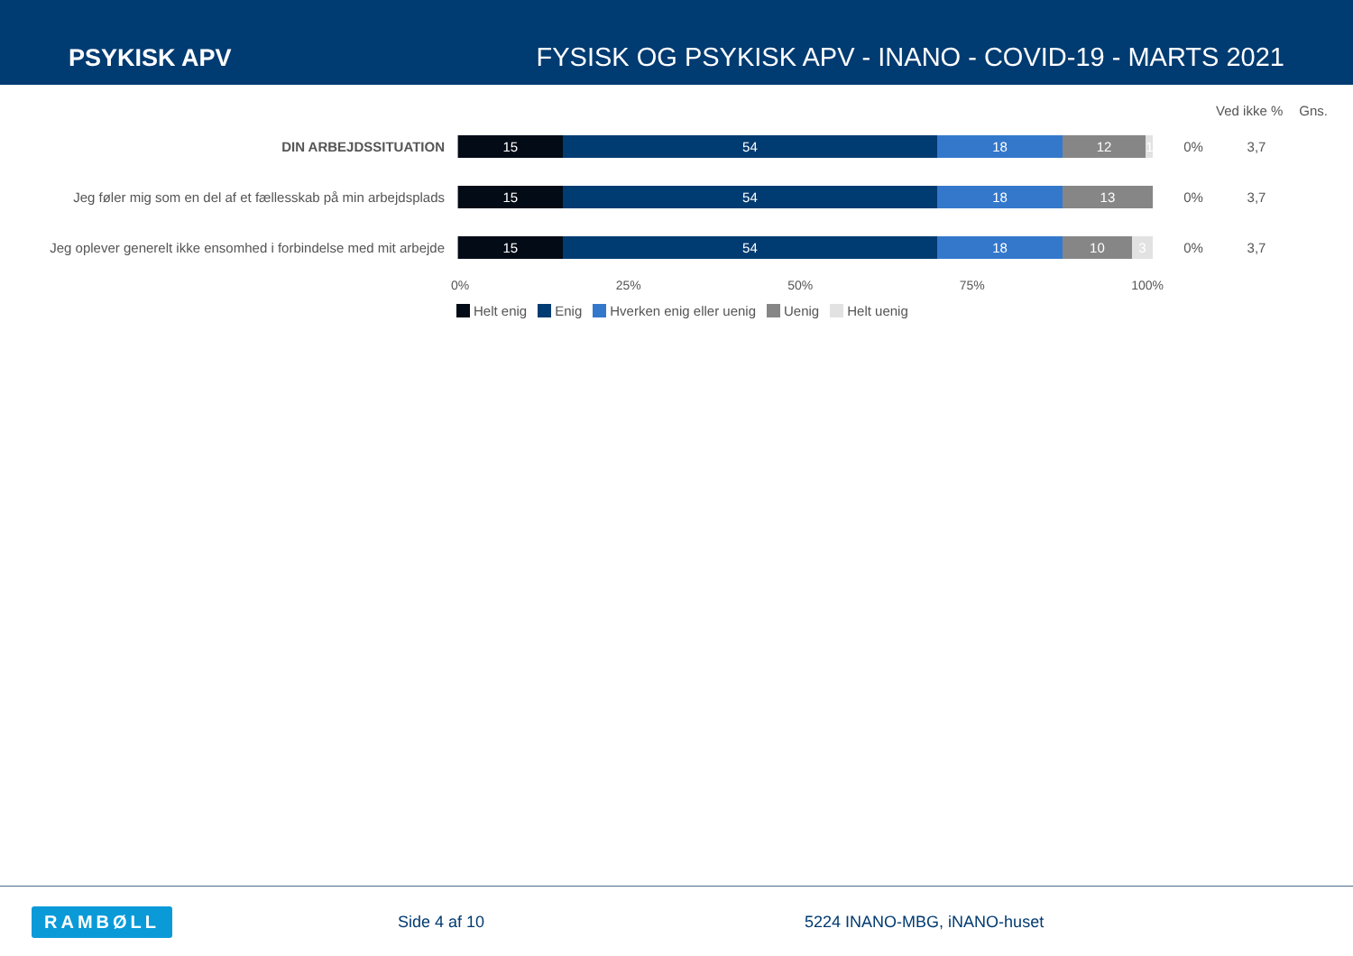PSYKISK APV FYSISK OG PSYKISK APV - INANO - COVID-19 - MARTS 2021
Ved ikke % Gns.
DIN ARBEJDSSITUATION
15 54 18 12 1
0% 3,7
Jeg føler mig som en del af et fællesskab på min arbejdsplads
15 54 18 13
0% 3,7
Jeg oplever generelt ikke ensomhed i forbindelse med mit arbejde
15 54 18 10 3
0% 3,7
0% 25% 50% 75% 100%
Helt enig Enig Hverken enig eller uenig Uenig Helt uenig
RAMBØLL Side 4 af 10 5224 INANO-MBG, iNANO-huset